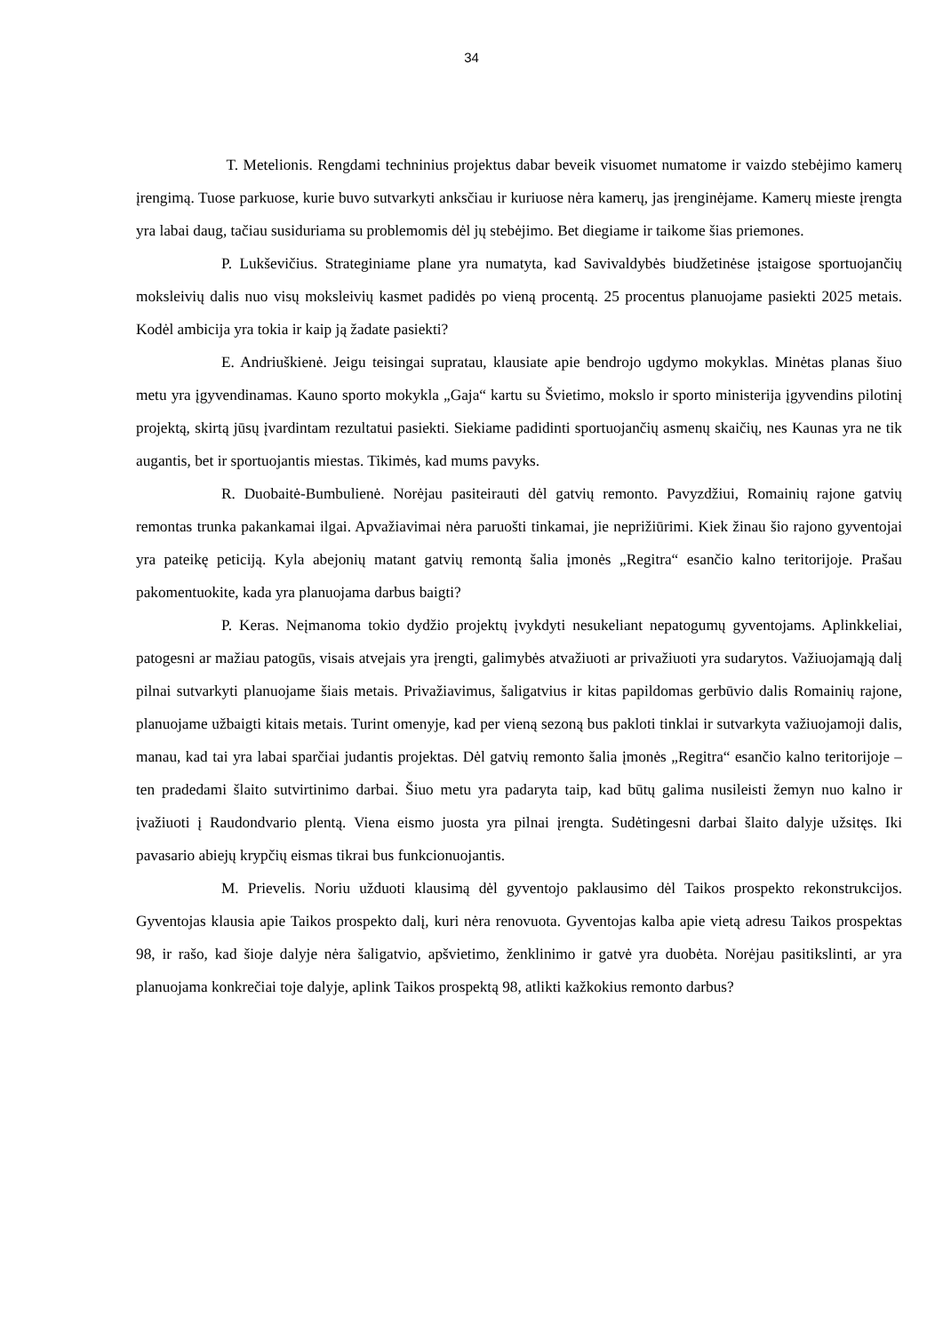34
T. Metelionis. Rengdami techninius projektus dabar beveik visuomet numatome ir vaizdo stebėjimo kamerų įrengimą. Tuose parkuose, kurie buvo sutvarkyti anksčiau ir kuriuose nėra kamerų, jas įrenginėjame. Kamerų mieste įrengta yra labai daug, tačiau susiduriama su problemomis dėl jų stebėjimo. Bet diegiame ir taikome šias priemones.
P. Lukševičius. Strateginiame plane yra numatyta, kad Savivaldybės biudžetinėse įstaigose sportuojančių moksleivių dalis nuo visų moksleivių kasmet padidės po vieną procentą. 25 procentus planuojame pasiekti 2025 metais. Kodėl ambicija yra tokia ir kaip ją žadate pasiekti?
E. Andriuškienė. Jeigu teisingai supratau, klausiate apie bendrojo ugdymo mokyklas. Minėtas planas šiuo metu yra įgyvendinamas. Kauno sporto mokykla „Gaja“ kartu su Švietimo, mokslo ir sporto ministerija įgyvendins pilotinį projektą, skirtą jūsų įvardintam rezultatui pasiekti. Siekiame padidinti sportuojančių asmenų skaičių, nes Kaunas yra ne tik augantis, bet ir sportuojantis miestas. Tikimės, kad mums pavyks.
R. Duobaitė-Bumbulienė. Norėjau pasiteirauti dėl gatvių remonto. Pavyzdžiui, Romainių rajone gatvių remontas trunka pakankamai ilgai. Apvažiavimai nėra paruošti tinkamai, jie neprižiūrimi. Kiek žinau šio rajono gyventojai yra pateikę peticiją. Kyla abejonių matant gatvių remontą šalia įmonės „Regitra“ esančio kalno teritorijoje. Prašau pakomentuokite, kada yra planuojama darbus baigti?
P. Keras. Neįmanoma tokio dydžio projektų įvykdyti nesukeliant nepatogumų gyventojams. Aplinkkeliai, patogesni ar mažiau patogūs, visais atvejais yra įrengti, galimybės atvažiuoti ar privažiuoti yra sudarytos. Važiuojamąją dalį pilnai sutvarkyti planuojame šiais metais. Privažiavimus, šaligatvius ir kitas papildomas gerbūvio dalis Romainių rajone, planuojame užbaigti kitais metais. Turint omenyje, kad per vieną sezoną bus pakloti tinklai ir sutvarkyta važiuojamoji dalis, manau, kad tai yra labai sparčiai judantis projektas. Dėl gatvių remonto šalia įmonės „Regitra“ esančio kalno teritorijoje – ten pradedami šlaito sutvirtinimo darbai. Šiuo metu yra padaryta taip, kad būtų galima nusileisti žemyn nuo kalno ir įvažiuoti į Raudondvario plentą. Viena eismo juosta yra pilnai įrengta. Sudėtingesni darbai šlaito dalyje užsitęs. Iki pavasario abiejų krypčių eismas tikrai bus funkcionuojantis.
M. Prievelis. Noriu užduoti klausimą dėl gyventojo paklausimo dėl Taikos prospekto rekonstrukcijos. Gyventojas klausia apie Taikos prospekto dalį, kuri nėra renovuota. Gyventojas kalba apie vietą adresu Taikos prospektas 98, ir rašo, kad šioje dalyje nėra šaligatvio, apšvietimo, ženklinimo ir gatvė yra duobėta. Norėjau pasitikslinti, ar yra planuojama konkrečiai toje dalyje, aplink Taikos prospektą 98, atlikti kažkokius remonto darbus?